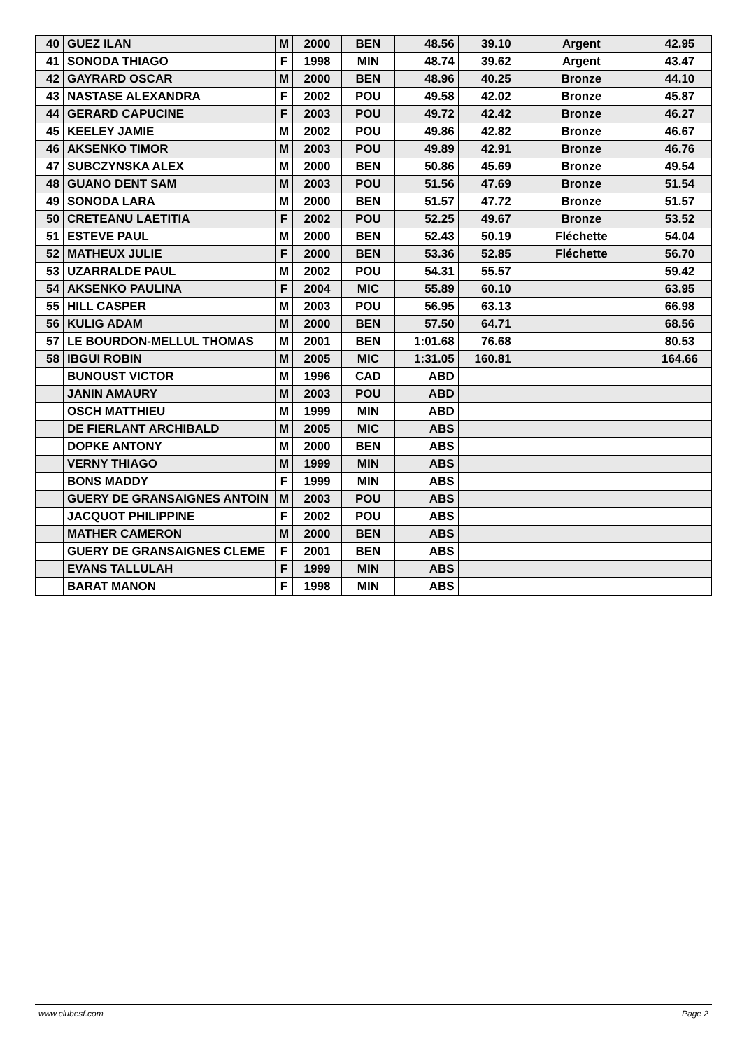| 40 | GUEZ ILAN | M | 2000 | BEN | 48.56 | 39.10 | Argent | 42.95 |
| 41 | SONODA THIAGO | F | 1998 | MIN | 48.74 | 39.62 | Argent | 43.47 |
| 42 | GAYRARD OSCAR | M | 2000 | BEN | 48.96 | 40.25 | Bronze | 44.10 |
| 43 | NASTASE ALEXANDRA | F | 2002 | POU | 49.58 | 42.02 | Bronze | 45.87 |
| 44 | GERARD CAPUCINE | F | 2003 | POU | 49.72 | 42.42 | Bronze | 46.27 |
| 45 | KEELEY JAMIE | M | 2002 | POU | 49.86 | 42.82 | Bronze | 46.67 |
| 46 | AKSENKO TIMOR | M | 2003 | POU | 49.89 | 42.91 | Bronze | 46.76 |
| 47 | SUBCZYNSKA ALEX | M | 2000 | BEN | 50.86 | 45.69 | Bronze | 49.54 |
| 48 | GUANO DENT SAM | M | 2003 | POU | 51.56 | 47.69 | Bronze | 51.54 |
| 49 | SONODA LARA | M | 2000 | BEN | 51.57 | 47.72 | Bronze | 51.57 |
| 50 | CRETEANU LAETITIA | F | 2002 | POU | 52.25 | 49.67 | Bronze | 53.52 |
| 51 | ESTEVE PAUL | M | 2000 | BEN | 52.43 | 50.19 | Fléchette | 54.04 |
| 52 | MATHEUX JULIE | F | 2000 | BEN | 53.36 | 52.85 | Fléchette | 56.70 |
| 53 | UZARRALDE PAUL | M | 2002 | POU | 54.31 | 55.57 | | 59.42 |
| 54 | AKSENKO PAULINA | F | 2004 | MIC | 55.89 | 60.10 | | 63.95 |
| 55 | HILL CASPER | M | 2003 | POU | 56.95 | 63.13 | | 66.98 |
| 56 | KULIG ADAM | M | 2000 | BEN | 57.50 | 64.71 | | 68.56 |
| 57 | LE BOURDON-MELLUL THOMAS | M | 2001 | BEN | 1:01.68 | 76.68 | | 80.53 |
| 58 | IBGUI ROBIN | M | 2005 | MIC | 1:31.05 | 160.81 | | 164.66 |
| | BUNOUST VICTOR | M | 1996 | CAD | ABD | | | |
| | JANIN AMAURY | M | 2003 | POU | ABD | | | |
| | OSCH MATTHIEU | M | 1999 | MIN | ABD | | | |
| | DE FIERLANT ARCHIBALD | M | 2005 | MIC | ABS | | | |
| | DOPKE ANTONY | M | 2000 | BEN | ABS | | | |
| | VERNY THIAGO | M | 1999 | MIN | ABS | | | |
| | BONS MADDY | F | 1999 | MIN | ABS | | | |
| | GUERY DE GRANSAIGNES ANTOIN | M | 2003 | POU | ABS | | | |
| | JACQUOT PHILIPPINE | F | 2002 | POU | ABS | | | |
| | MATHER CAMERON | M | 2000 | BEN | ABS | | | |
| | GUERY DE GRANSAIGNES CLEME | F | 2001 | BEN | ABS | | | |
| | EVANS TALLULAH | F | 1999 | MIN | ABS | | | |
| | BARAT MANON | F | 1998 | MIN | ABS | | | |
www.clubesf.com Page 2